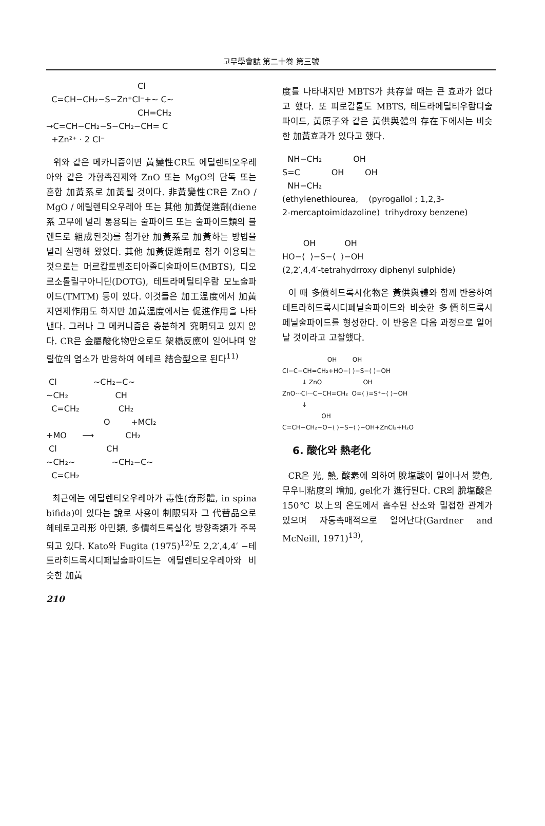고무學會誌 第二十卷 第三號
Cl C=CH−CH₂−S−Zn⁺Cl⁻+~ C~ CH=CH₂ →C=CH−CH₂−S−CH₂−CH= C +Zn²⁺ · 2 Cl⁻
위와 같은 메카니즘이면 黃變性CR도 에틸렌티오우레아와 같은 가황촉진제와 ZnO 또는 MgO의 단독 또는 혼합 加黃系로 加黃될 것이다. 非黃變性CR은 ZnO / MgO / 에틸렌티오우레아 또는 其他 加黃促進劑(diene系 고무에 널리 통용되는 술파이드 또는 술파이드類의 블렌드로 組成된것)를 첨가한 加黃系로 加黃하는 방법을 널리 실행해 왔었다. 其他 加黃促進劑로 첨가 이용되는 것으로는 머르캅토벤조티아졸디술파이드(MBTS), 디오르소톨릴구아니딘(DOTG), 테트라메틸티우람 모노술파이드(TMTM) 등이 있다. 이것들은 加工溫度에서 加黃지연제作用도 하지만 加黃溫度에서는 促進作用을 나타낸다. 그러나 그 메커니즘은 충분하게 究明되고 있지 않다. CR은 金屬酸化物만으로도 架橋反應이 일어나며 알릴位의 염소가 반응하여 에테르 結合型으로 된다<sup>11)</sup>
Cl ~CH₂−C~ ~CH₂ CH C=CH₂ CH₂ O +MCl₂ +MO ⟶ CH₂ Cl CH ~CH₂~ ~CH₂−C~ C=CH₂
최근에는 에틸렌티오우레아가 毒性(奇形體, in spina bifida)이 있다는 說로 사용이 制限되자 그 代替品으로 헤테로고리形 아민類, 多價히드록실化 방향족類가 주목되고 있다. Kato와 Fugita (1975)<sup>12)</sup>도 2,2′,4,4′ −테트라히드록시디페닐술파이드는 에틸렌티오우레아와 비슷한 加黃
210
度를 나타내지만 MBTS가 共存할 때는 큰 효과가 없다고 했다. 또 피로갈롤도 MBTS, 테트라에틸티우람디술파이드, 黃原子와 같은 黃供與體의 存在下에서는 비슷한 加黃효과가 있다고 했다.
NH−CH₂ OH S=C OH OH NH−CH₂ (ethylenethiourea, (pyrogallol ; 1,2,3- 2-mercaptoimidazoline) trihydroxy benzene)
OH OH HO−⟨ ⟩−S−⟨ ⟩−OH (2,2′,4,4′-tetrahydrroxy diphenyl sulphide)
이 때 多價히드록시化物은 黃供與體와 함께 반응하여 테트라히드록시디페닐술파이드와 비슷한 多價히드록시페닐술파이드를 형성한다. 이 반응은 다음 과정으로 일어날 것이라고 고찰했다.
OH OH Cl−C−CH=CH₂+HO−⟨ ⟩−S−⟨ ⟩−OH ↓ ZnO OH ZnO···Cl···C−CH=CH₂ O=⟨ ⟩=S⁺−⟨ ⟩−OH ↓ OH C=CH−CH₂−O−⟨ ⟩−S−⟨ ⟩−OH+ZnCl₂+H₂O
6. 酸化와 熱老化
CR은 光, 熱, 酸素에 의하여 脫塩酸이 일어나서 變色, 무우니粘度의 增加, gel化가 進行된다. CR의 脫塩酸은 150℃ 以上의 온도에서 흡수된 산소와 밀접한 관계가 있으며 자동촉매적으로 일어난다(Gardner and McNeill, 1971)<sup>13)</sup>,